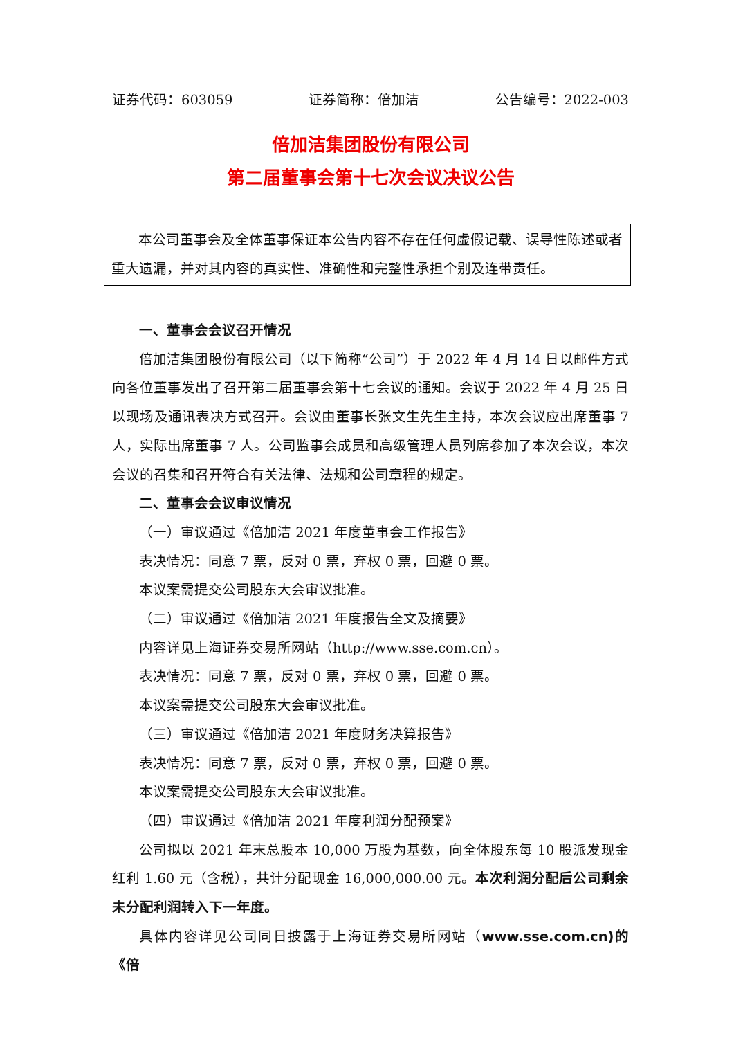证券代码：603059 证券简称：倍加洁 公告编号：2022-003
倍加洁集团股份有限公司
第二届董事会第十七次会议决议公告
本公司董事会及全体董事保证本公告内容不存在任何虚假记载、误导性陈述或者重大遗漏，并对其内容的真实性、准确性和完整性承担个别及连带责任。
一、董事会会议召开情况
倍加洁集团股份有限公司（以下简称“公司”）于 2022 年 4 月 14 日以邮件方式向各位董事发出了召开第二届董事会第十七会议的通知。会议于 2022 年 4 月 25 日以现场及通讯表决方式召开。会议由董事长张文生先生主持，本次会议应出席董事 7 人，实际出席董事 7 人。公司监事会成员和高级管理人员列席参加了本次会议，本次会议的召集和召开符合有关法律、法规和公司章程的规定。
二、董事会会议审议情况
（一）审议通过《倍加洁 2021 年度董事会工作报告》
表决情况：同意 7 票，反对 0 票，弃权 0 票，回避 0 票。
本议案需提交公司股东大会审议批准。
（二）审议通过《倍加洁 2021 年度报告全文及摘要》
内容详见上海证券交易所网站（http://www.sse.com.cn）。
表决情况：同意 7 票，反对 0 票，弃权 0 票，回避 0 票。
本议案需提交公司股东大会审议批准。
（三）审议通过《倍加洁 2021 年度财务决算报告》
表决情况：同意 7 票，反对 0 票，弃权 0 票，回避 0 票。
本议案需提交公司股东大会审议批准。
（四）审议通过《倍加洁 2021 年度利润分配预案》
公司拟以 2021 年末总股本 10,000 万股为基数，向全体股东每 10 股派发现金红利 1.60 元（含税），共计分配现金 16,000,000.00 元。本次利润分配后公司剩余未分配利润转入下一年度。
具体内容详见公司同日披露于上海证券交易所网站（www.sse.com.cn)的《倍